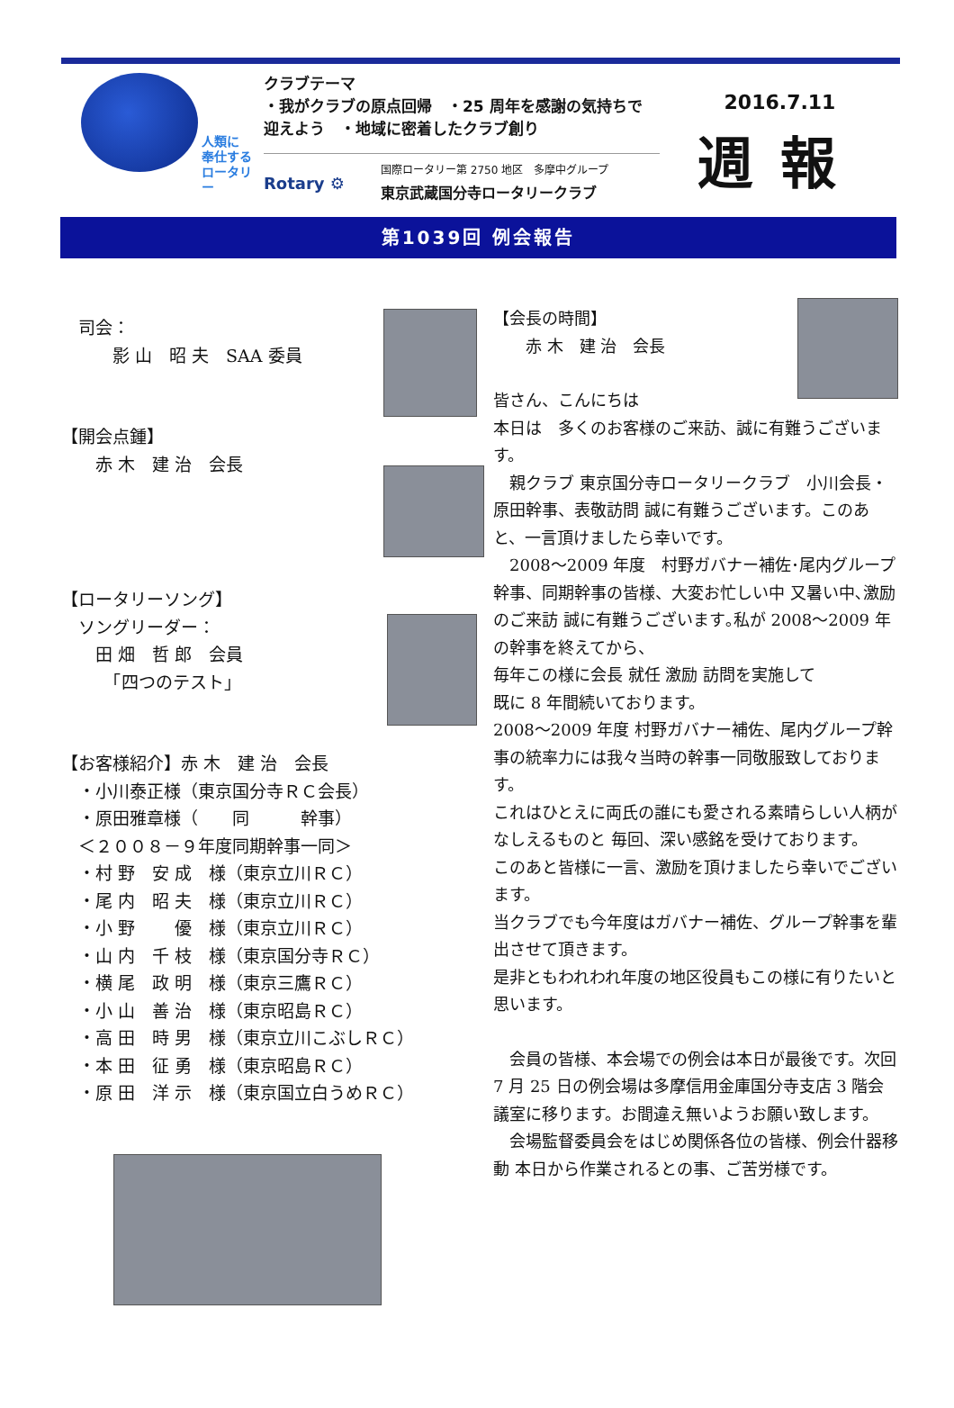人類に
奉仕する
ロータリー
クラブテーマ
・我がクラブの原点回帰　・25 周年を感謝の気持ちで
迎えよう　・地域に密着したクラブ創り
Rotary ⚙ 国際ロータリー第 2750 地区　多摩中グループ
東京武蔵国分寺ロータリークラブ
2016.7.11
週報
第1039回 例会報告
　司会：
　　　影 山　昭 夫　SAA 委員
【開会点鍾】
　　赤 木　建 治　会長
【ロータリーソング】
　ソングリーダー：
　　田 畑　哲 郎　会員
　　　「四つのテスト」
【お客様紹介】赤 木　建 治　会長
　・小川泰正様（東京国分寺ＲＣ会長）
　・原田雅章様（　　同　　　幹事）
　＜２００８－９年度同期幹事一同＞
　・村 野　安 成　様（東京立川ＲＣ）
　・尾 内　昭 夫　様（東京立川ＲＣ）
　・小 野　　 優　様（東京立川ＲＣ）
　・山 内　千 枝　様（東京国分寺ＲＣ）
　・横 尾　政 明　様（東京三鷹ＲＣ）
　・小 山　善 治　様（東京昭島ＲＣ）
　・高 田　時 男　様（東京立川こぶしＲＣ）
　・本 田　征 勇　様（東京昭島ＲＣ）
　・原 田　洋 示　様（東京国立白うめＲＣ）
【会長の時間】
　　赤 木　建 治　会長
皆さん、こんにちは
本日は　多くのお客様のご来訪、誠に有難うございます。
　親クラブ 東京国分寺ロータリークラブ　小川会長・原田幹事、表敬訪問 誠に有難うございます。このあと、一言頂けましたら幸いです。
　2008～2009 年度　村野ガバナー補佐･尾内グループ幹事、同期幹事の皆様、大変お忙しい中 又暑い中､激励のご来訪 誠に有難うございます｡私が 2008～2009 年の幹事を終えてから、
毎年この様に会長 就任 激励 訪問を実施して
既に 8 年間続いております。
2008～2009 年度 村野ガバナー補佐、尾内グループ幹事の統率力には我々当時の幹事一同敬服致しております。
これはひとえに両氏の誰にも愛される素晴らしい人柄がなしえるものと 毎回、深い感銘を受けております。
このあと皆様に一言、激励を頂けましたら幸いでございます。
当クラブでも今年度はガバナー補佐、グループ幹事を輩出させて頂きます。
是非ともわれわれ年度の地区役員もこの様に有りたいと思います。
　会員の皆様、本会場での例会は本日が最後です。次回 7 月 25 日の例会場は多摩信用金庫国分寺支店 3 階会議室に移ります。お間違え無いようお願い致します。
　会場監督委員会をはじめ関係各位の皆様、例会什器移動 本日から作業されるとの事、ご苦労様です。